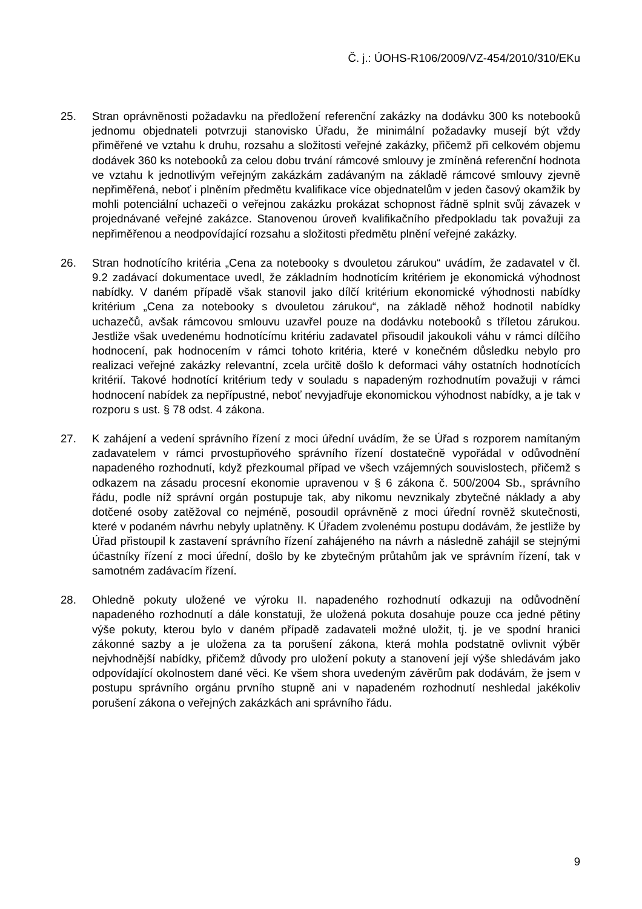Č. j.: ÚOHS-R106/2009/VZ-454/2010/310/EKu
25. Stran oprávněnosti požadavku na předložení referenční zakázky na dodávku 300 ks notebooků jednomu objednateli potvrzuji stanovisko Úřadu, že minimální požadavky musejí být vždy přiměřené ve vztahu k druhu, rozsahu a složitosti veřejné zakázky, přičemž při celkovém objemu dodávek 360 ks notebooků za celou dobu trvání rámcové smlouvy je zmíněná referenční hodnota ve vztahu k jednotlivým veřejným zakázkám zadávaným na základě rámcové smlouvy zjevně nepřiměřená, neboť i plněním předmětu kvalifikace více objednatelům v jeden časový okamžik by mohli potenciální uchazeči o veřejnou zakázku prokázat schopnost řádně splnit svůj závazek v projednávané veřejné zakázce. Stanovenou úroveň kvalifikačního předpokladu tak považuji za nepřiměřenou a neodpovídající rozsahu a složitosti předmětu plnění veřejné zakázky.
26. Stran hodnotícího kritéria „Cena za notebooky s dvouletou zárukou“ uvádím, že zadavatel v čl. 9.2 zadávací dokumentace uvedl, že základním hodnotícím kritériem je ekonomická výhodnost nabídky. V daném případě však stanovil jako dílčí kritérium ekonomické výhodnosti nabídky kritérium „Cena za notebooky s dvouletou zárukou“, na základě něhož hodnotil nabídky uchazečů, avšak rámcovou smlouvu uzavřel pouze na dodávku notebooků s tříletou zárukou. Jestliže však uvedenému hodnotícímu kritériu zadavatel přisoudil jakoukoli váhu v rámci dílčího hodnocení, pak hodnocením v rámci tohoto kritéria, které v konečném důsledku nebylo pro realizaci veřejné zakázky relevantní, zcela určitě došlo k deformaci váhy ostatních hodnotících kritérií. Takové hodnotící kritérium tedy v souladu s napadeným rozhodnutím považuji v rámci hodnocení nabídek za nepřípustné, neboť nevyjadřuje ekonomickou výhodnost nabídky, a je tak v rozporu s ust. § 78 odst. 4 zákona.
27. K zahájení a vedení správního řízení z moci úřední uvádím, že se Úřad s rozporem namítaným zadavatelem v rámci prvostupňového správního řízení dostatečně vypořádal v odůvodnění napadeného rozhodnutí, když přezkoumal případ ve všech vzájemných souvislostech, přičemž s odkazem na zásadu procesní ekonomie upravenou v § 6 zákona č. 500/2004 Sb., správního řádu, podle níž správní orgán postupuje tak, aby nikomu nevznikaly zbytečné náklady a aby dotčené osoby zatěžoval co nejméně, posoudil oprávněně z moci úřední rovněž skutečnosti, které v podaném návrhu nebyly uplatněny. K Úřadem zvolenému postupu dodávám, že jestliže by Úřad přistoupil k zastavení správního řízení zahájeného na návrh a následně zahájil se stejnými účastníky řízení z moci úřední, došlo by ke zbytečným průtahům jak ve správním řízení, tak v samotném zadávacím řízení.
28. Ohledně pokuty uložené ve výroku II. napadeného rozhodnutí odkazuji na odůvodnění napadeného rozhodnutí a dále konstatuji, že uložená pokuta dosahuje pouze cca jedné pětiny výše pokuty, kterou bylo v daném případě zadavateli možné uložit, tj. je ve spodní hranici zákonné sazby a je uložena za ta porušení zákona, která mohla podstatně ovlivnit výběr nejvhodnější nabídky, přičemž důvody pro uložení pokuty a stanovení její výše shledávám jako odpovídající okolnostem dané věci. Ke všem shora uvedeným závěrům pak dodávám, že jsem v postupu správního orgánu prvního stupně ani v napadeném rozhodnutí neshledal jakékoliv porušení zákona o veřejných zakázkách ani správního řádu.
9